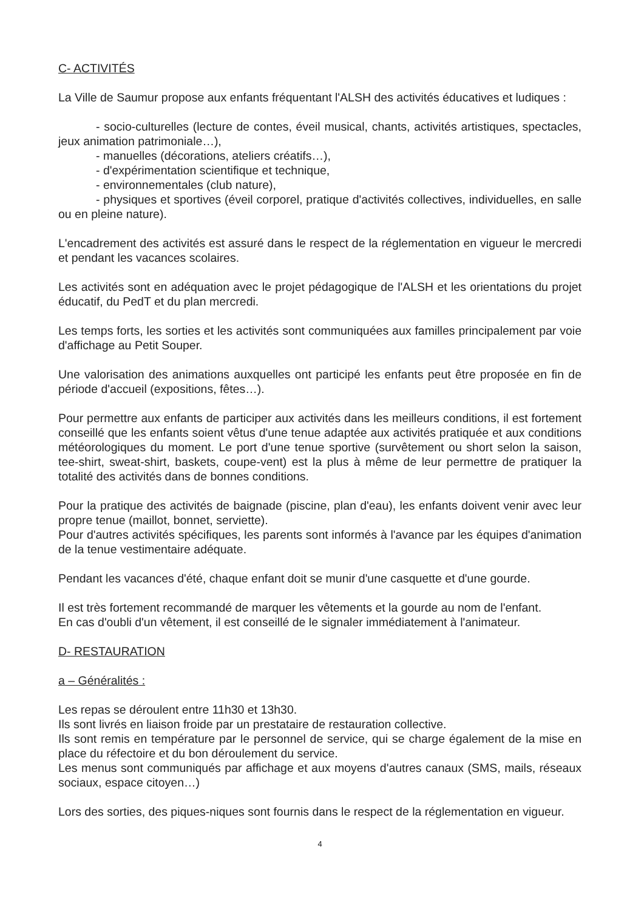C- ACTIVITÉS
La Ville de Saumur propose aux enfants fréquentant l'ALSH des activités éducatives et ludiques :
- socio-culturelles (lecture de contes, éveil musical, chants, activités artistiques, spectacles, jeux animation patrimoniale…),
- manuelles (décorations, ateliers créatifs…),
- d'expérimentation scientifique et technique,
- environnementales (club nature),
- physiques et sportives (éveil corporel, pratique d'activités collectives, individuelles, en salle ou en pleine nature).
L'encadrement des activités est assuré dans le respect de la réglementation en vigueur le mercredi et pendant les vacances scolaires.
Les activités sont en adéquation avec le projet pédagogique de l'ALSH et les orientations du projet éducatif, du PedT et du plan mercredi.
Les temps forts, les sorties et les activités sont communiquées aux familles principalement par voie d'affichage au Petit Souper.
Une valorisation des animations auxquelles ont participé les enfants peut être proposée en fin de période d'accueil (expositions, fêtes…).
Pour permettre aux enfants de participer aux activités dans les meilleurs conditions, il est fortement conseillé que les enfants soient vêtus d'une tenue adaptée aux activités pratiquée et aux conditions météorologiques du moment. Le port d'une tenue sportive (survêtement ou short selon la saison, tee-shirt, sweat-shirt, baskets, coupe-vent) est la plus à même de leur permettre de pratiquer la totalité des activités dans de bonnes conditions.
Pour la pratique des activités de baignade (piscine, plan d'eau), les enfants doivent venir avec leur propre tenue (maillot, bonnet, serviette).
Pour d'autres activités spécifiques, les parents sont informés à l'avance par les équipes d'animation de la tenue vestimentaire adéquate.
Pendant les vacances d'été, chaque enfant doit se munir d'une casquette et d'une gourde.
Il est très fortement recommandé de marquer les vêtements et la gourde au nom de l'enfant.
En cas d'oubli d'un vêtement, il est conseillé de le signaler immédiatement à l'animateur.
D- RESTAURATION
a – Généralités :
Les repas se déroulent entre 11h30 et 13h30.
Ils sont livrés en liaison froide par un prestataire de restauration collective.
Ils sont remis en température par le personnel de service, qui se charge également de la mise en place du réfectoire et du bon déroulement du service.
Les menus sont communiqués par affichage et aux moyens d'autres canaux (SMS, mails, réseaux sociaux, espace citoyen…)
Lors des sorties, des piques-niques sont fournis dans le respect de la réglementation en vigueur.
4